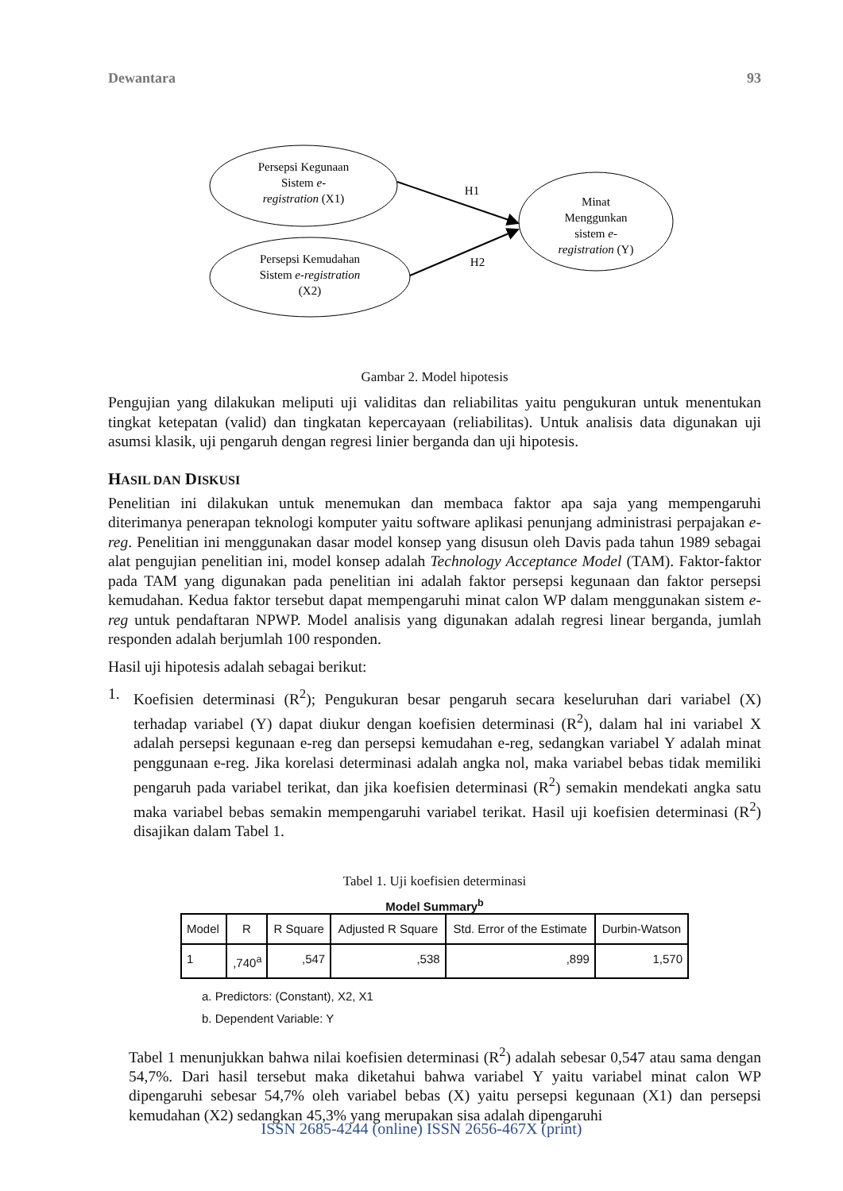Dewantara 93
Persepsi Kegunaan
Sistem e-
registration (X1)
Persepsi Kemudahan
Sistem e-registration
(X2)
Minat
Menggunkan
sistem e-
registration (Y)
H1
H2
Gambar 2. Model hipotesis
Pengujian yang dilakukan meliputi uji validitas dan reliabilitas yaitu pengukuran untuk menentukan tingkat ketepatan (valid) dan tingkatan kepercayaan (reliabilitas). Untuk analisis data digunakan uji asumsi klasik, uji pengaruh dengan regresi linier berganda dan uji hipotesis.
HASIL DAN DISKUSI
Penelitian ini dilakukan untuk menemukan dan membaca faktor apa saja yang mempengaruhi diterimanya penerapan teknologi komputer yaitu software aplikasi penunjang administrasi perpajakan e-reg. Penelitian ini menggunakan dasar model konsep yang disusun oleh Davis pada tahun 1989 sebagai alat pengujian penelitian ini, model konsep adalah Technology Acceptance Model (TAM). Faktor-faktor pada TAM yang digunakan pada penelitian ini adalah faktor persepsi kegunaan dan faktor persepsi kemudahan. Kedua faktor tersebut dapat mempengaruhi minat calon WP dalam menggunakan sistem e-reg untuk pendaftaran NPWP. Model analisis yang digunakan adalah regresi linear berganda, jumlah responden adalah berjumlah 100 responden.
Hasil uji hipotesis adalah sebagai berikut:
1. Koefisien determinasi (R<sup>2</sup>); Pengukuran besar pengaruh secara keseluruhan dari variabel (X) terhadap variabel (Y) dapat diukur dengan koefisien determinasi (R<sup>2</sup>), dalam hal ini variabel X adalah persepsi kegunaan e-reg dan persepsi kemudahan e-reg, sedangkan variabel Y adalah minat penggunaan e-reg. Jika korelasi determinasi adalah angka nol, maka variabel bebas tidak memiliki pengaruh pada variabel terikat, dan jika koefisien determinasi (R<sup>2</sup>) semakin mendekati angka satu maka variabel bebas semakin mempengaruhi variabel terikat. Hasil uji koefisien determinasi (R<sup>2</sup>) disajikan dalam Tabel 1.
Tabel 1. Uji koefisien determinasi
Model Summary<sup>b</sup>
| Model | R | R Square | Adjusted R Square | Std. Error of the Estimate | Durbin-Watson |
| --- | --- | --- | --- | --- | --- |
| 1 | ,740<sup>a</sup> | ,547 | ,538 | ,899 | 1,570 |
a. Predictors: (Constant), X2, X1
b. Dependent Variable: Y
Tabel 1 menunjukkan bahwa nilai koefisien determinasi (R<sup>2</sup>) adalah sebesar 0,547 atau sama dengan 54,7%. Dari hasil tersebut maka diketahui bahwa variabel Y yaitu variabel minat calon WP dipengaruhi sebesar 54,7% oleh variabel bebas (X) yaitu persepsi kegunaan (X1) dan persepsi kemudahan (X2) sedangkan 45,3% yang merupakan sisa adalah dipengaruhi
ISSN 2685-4244 (online) ISSN 2656-467X (print)